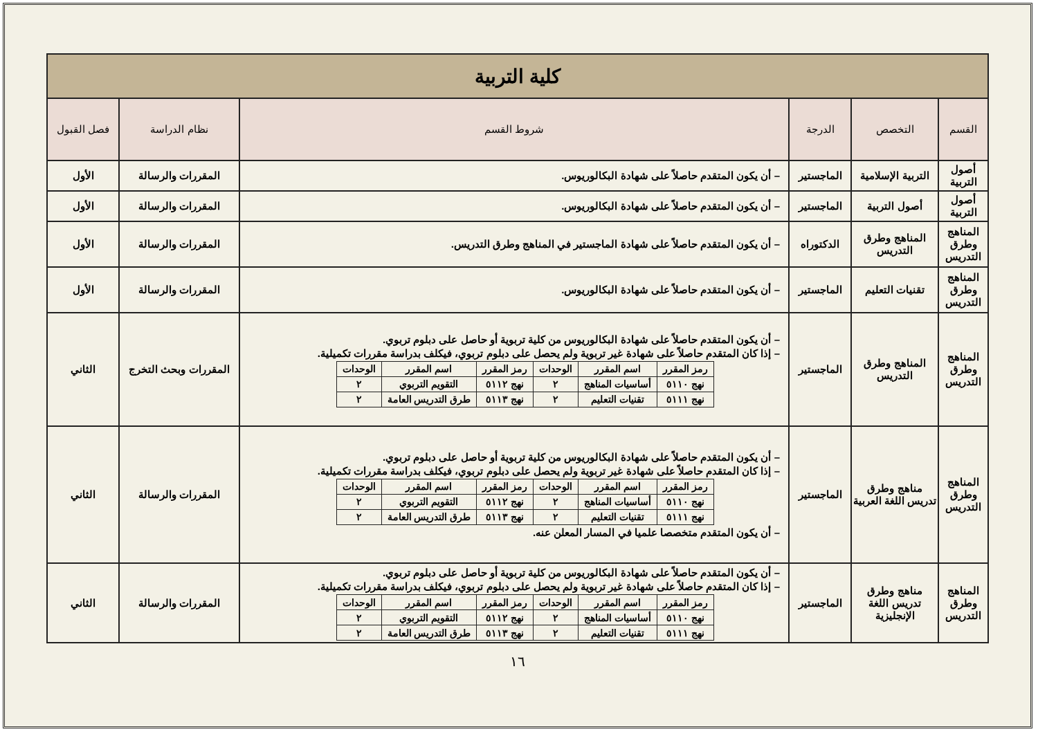| كلية التربية | | | | | |
| القسم | التخصص | الدرجة | شروط القسم | نظام الدراسة | فصل القبول |
| أصول التربية | التربية الإسلامية | الماجستير | – أن يكون المتقدم حاصلاً على شهادة البكالوريوس. | المقررات والرسالة | الأول |
| أصول التربية | أصول التربية | الماجستير | – أن يكون المتقدم حاصلاً على شهادة البكالوريوس. | المقررات والرسالة | الأول |
| المناهج وطرق التدريس | المناهج وطرق التدريس | الدكتوراه | – أن يكون المتقدم حاصلاً على شهادة الماجستير في المناهج وطرق التدريس. | المقررات والرسالة | الأول |
| المناهج وطرق التدريس | تقنيات التعليم | الماجستير | – أن يكون المتقدم حاصلاً على شهادة البكالوريوس. | المقررات والرسالة | الأول |
| المناهج وطرق التدريس | المناهج وطرق التدريس | الماجستير | – أن يكون المتقدم حاصلاً على شهادة البكالوريوس من كلية تربوية أو حاصل على دبلوم تربوي. – إذا كان المتقدم حاصلاً على شهادة غير تربوية ولم يحصل على دبلوم تربوي، فيكلف بدراسة مقررات تكميلية. / رمز المقرر / اسم المقرر / الوحدات / رمز المقرر / اسم المقرر / الوحدات / / نهج ٥١١٠ / أساسيات المناهج / ٢ / نهج ٥١١٢ / التقويم التربوي / ٢ / / نهج ٥١١١ / تقنيات التعليم / ٢ / نهج ٥١١٣ / طرق التدريس العامة / ٢ / | المقررات وبحث التخرج | الثاني |
| المناهج وطرق التدريس | مناهج وطرق تدريس اللغة العربية | الماجستير | – أن يكون المتقدم حاصلاً على شهادة البكالوريوس من كلية تربوية أو حاصل على دبلوم تربوي. – إذا كان المتقدم حاصلاً على شهادة غير تربوية ولم يحصل على دبلوم تربوي، فيكلف بدراسة مقررات تكميلية. / رمز المقرر / اسم المقرر / الوحدات / رمز المقرر / اسم المقرر / الوحدات / / نهج ٥١١٠ / أساسيات المناهج / ٢ / نهج ٥١١٢ / التقويم التربوي / ٢ / / نهج ٥١١١ / تقنيات التعليم / ٢ / نهج ٥١١٣ / طرق التدريس العامة / ٢ / – أن يكون المتقدم متخصصا علميا في المسار المعلن عنه. | المقررات والرسالة | الثاني |
| المناهج وطرق التدريس | مناهج وطرق تدريس اللغة الإنجليزية | الماجستير | – أن يكون المتقدم حاصلاً على شهادة البكالوريوس من كلية تربوية أو حاصل على دبلوم تربوي. – إذا كان المتقدم حاصلاً على شهادة غير تربوية ولم يحصل على دبلوم تربوي، فيكلف بدراسة مقررات تكميلية. / رمز المقرر / اسم المقرر / الوحدات / رمز المقرر / اسم المقرر / الوحدات / / نهج ٥١١٠ / أساسيات المناهج / ٢ / نهج ٥١١٢ / التقويم التربوي / ٢ / / نهج ٥١١١ / تقنيات التعليم / ٢ / نهج ٥١١٣ / طرق التدريس العامة / ٢ / | المقررات والرسالة | الثاني |
١٦